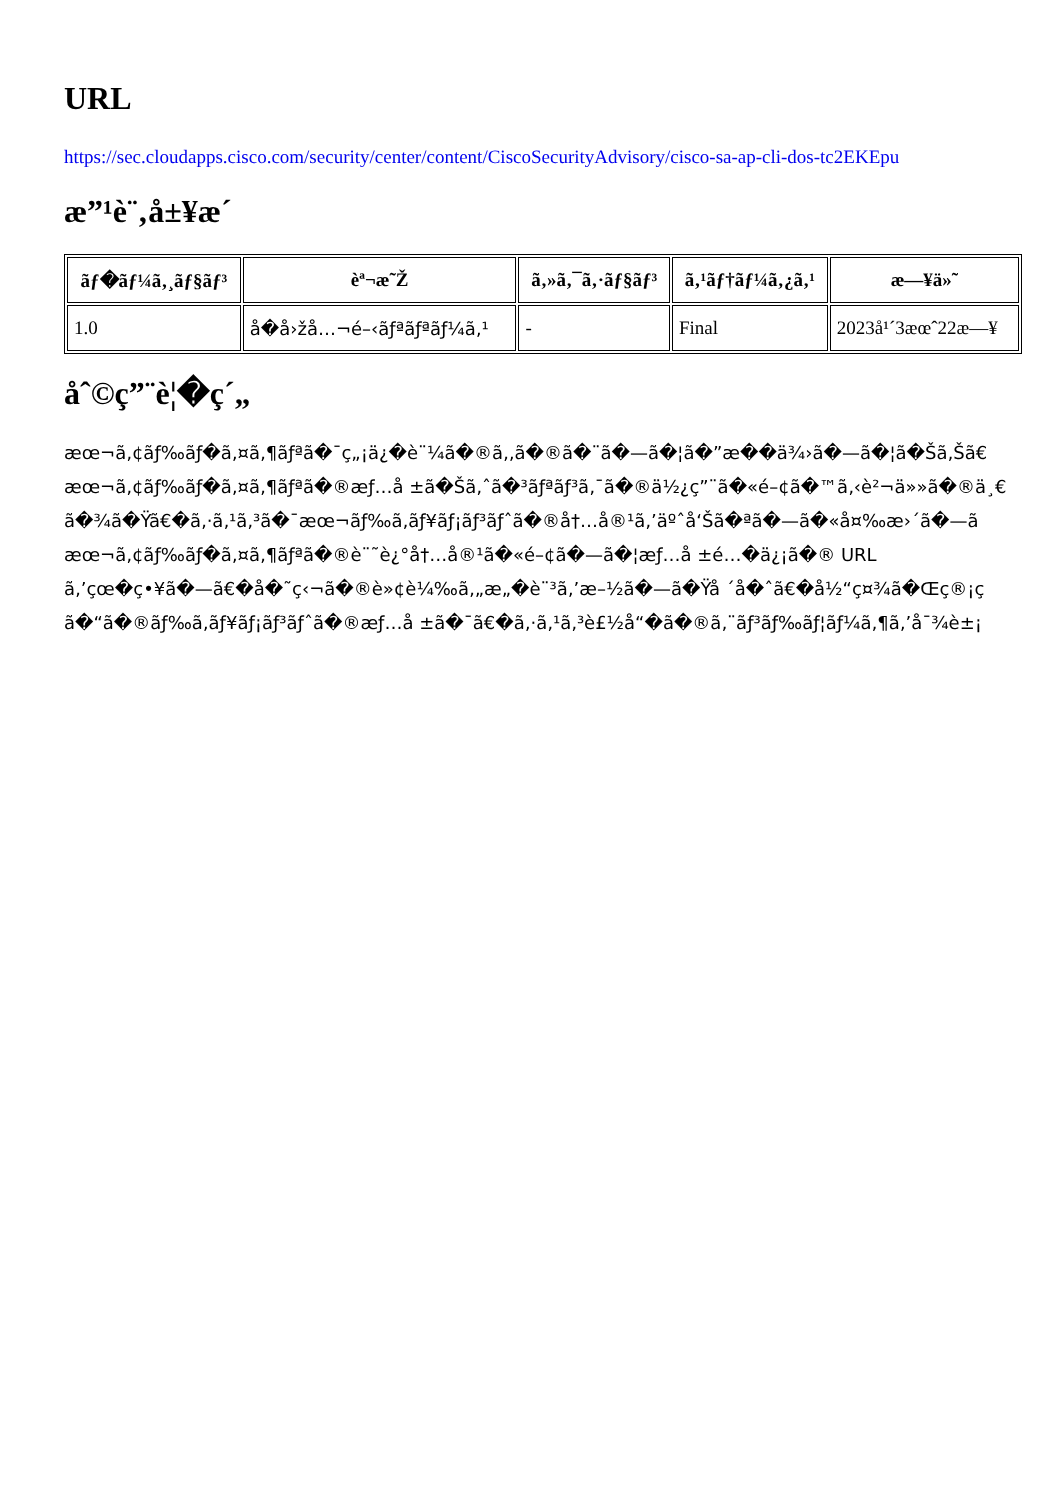URL
https://sec.cloudapps.cisco.com/security/center/content/CiscoSecurityAdvisory/cisco-sa-ap-cli-dos-tc2EKEpu
æ”¹è¨‚å±¥æ´
| ãƒ�ãƒ¼ã‚¸ãƒ§ãƒ³ | èª¬æ˜Ž | ã‚»ã‚¯ã‚·ãƒ§ãƒ³ | ã‚¹ãƒ†ãƒ¼ã‚¿ã‚¹ | æ—¥ä»˜ |
| --- | --- | --- | --- | --- |
| 1.0 | å�å›žå…¬é–‹ãƒªãƒªãƒ¼ã‚¹ | - | Final | 2023å¹´3æœˆ22æ—¥ |
åˆ©ç”¨è¦�ç´„
æœ¬ã‚¢ãƒ‰ãƒ�ã‚¤ã‚¶ãƒªã�¯ç„¡ä¿�è¨¼ã�®ã‚‚ã�®ã�¨ã�—ã�¦ã�”æ��ä¾›ã�—ã�¦ã�Šã‚Šã€
æœ¬ã‚¢ãƒ‰ãƒ�ã‚¤ã‚¶ãƒªã�®æƒ…å ±ã�Šã‚ˆã�³ãƒªãƒ³ã‚¯ã�®ä½¿ç”¨ã�«é–¢ã�™ã‚‹è²¬ä»»ã�®ä¸€
ã�¾ã�Ÿã€�ã‚·ã‚¹ã‚³ã�¯æœ¬ãƒ‰ã‚­ãƒ¥ãƒ¡ãƒ³ãƒˆã�®å†…å®¹ã‚’äºˆå‘Šã�ªã�—ã�«å¤‰æ›´ã�—ã
æœ¬ã‚¢ãƒ‰ãƒ�ã‚¤ã‚¶ãƒªã�®è¨˜è¿°å†…å®¹ã�«é–¢ã�—ã�¦æƒ…å ±é…�ä¿¡ã�® URL
ã‚’çœ�ç•¥ã�—ã€�å�˜ç‹¬ã�®è»¢è¼‰ã‚„æ„�è¨³ã‚’æ–½ã�—ã�Ÿå ´å�ˆã€�å½“ç¤¾ã�Œç®¡ç
ã�“ã�®ãƒ‰ã‚­ãƒ¥ãƒ¡ãƒ³ãƒˆã�®æƒ…å ±ã�¯ã€�ã‚·ã‚¹ã‚³è£½å“�ã�®ã‚¨ãƒ³ãƒ‰ãƒ¦ãƒ¼ã‚¶ã‚’å¯¾è±¡